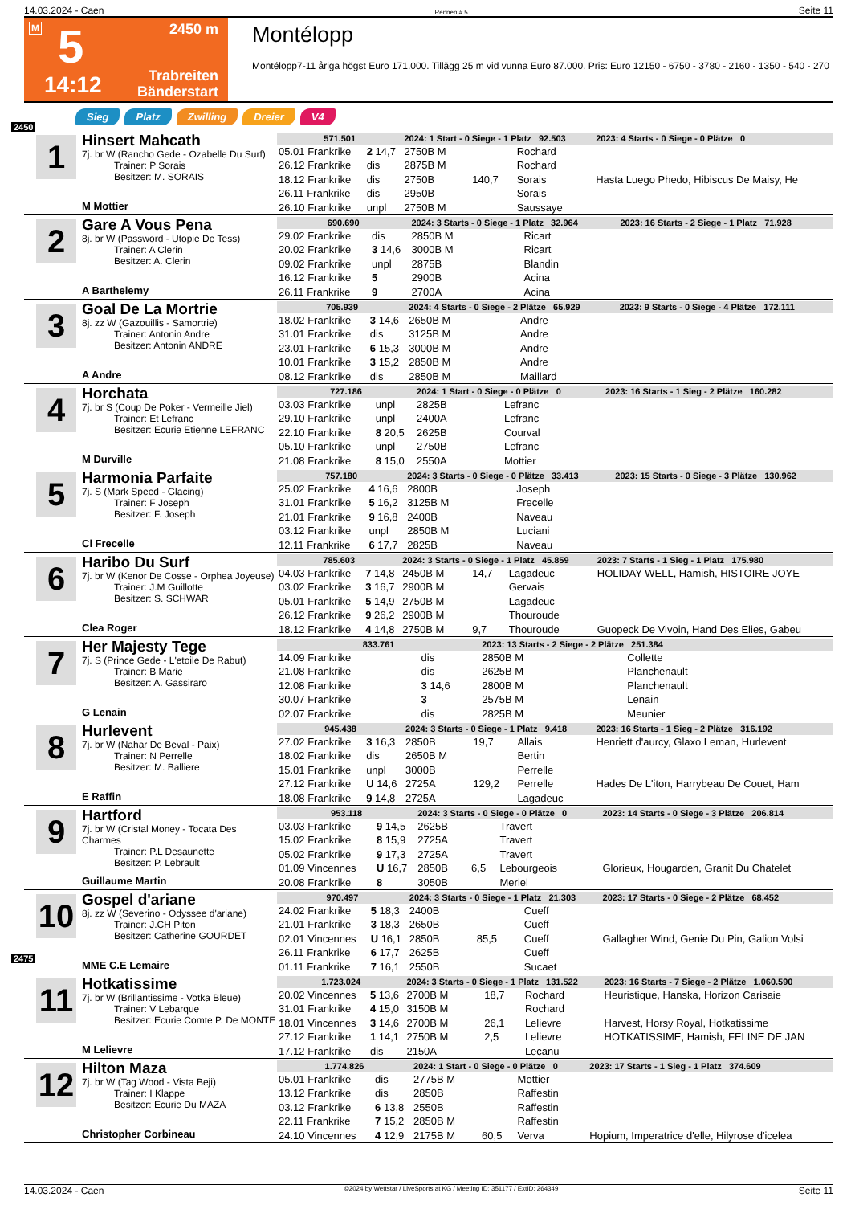14.03.2024 - Caen Rennen # 5 Seite 11
M 5 2450 m
14:12 Trabreiten
Bänderstart
Montélopp
Montélopp7-11 åriga högst Euro 171.000. Tillägg 25 m vid vunna Euro 87.000. Pris: Euro 12150 - 6750 - 3780 - 2160 - 1350 - 540 - 270
Sieg Platz Zwilling Dreier V4
2450
1
Hinsert Mahcath
7j. br W (Rancho Gede - Ozabelle Du Surf)
Trainer: P Sorais
Besitzer: M. SORAIS
M Mottier
| 571.501 | | 2024: 1 Start - 0 Siege - 1 Platz 92.503 | | | | 2023: 4 Starts - 0 Siege - 0 Plätze 0 |
| 05.01 Frankrike | 2 14,7 | 2750B M | | Rochard | | |
| 26.12 Frankrike | dis | 2875B M | | Rochard | | |
| 18.12 Frankrike | dis | 2750B | 140,7 | Sorais | | Hasta Luego Phedo, Hibiscus De Maisy, He |
| 26.11 Frankrike | dis | 2950B | | Sorais | | |
| 26.10 Frankrike | unpl | 2750B M | | Saussaye | | |
2
Gare A Vous Pena
8j. br W (Password - Utopie De Tess)
Trainer: A Clerin
Besitzer: A. Clerin
A Barthelemy
| 690.690 | | 2024: 3 Starts - 0 Siege - 1 Platz 32.964 | | | | 2023: 16 Starts - 2 Siege - 1 Platz 71.928 |
| 29.02 Frankrike | dis | 2850B M | | Ricart | | |
| 20.02 Frankrike | 3 14,6 | 3000B M | | Ricart | | |
| 09.02 Frankrike | unpl | 2875B | | Blandin | | |
| 16.12 Frankrike | 5 | 2900B | | Acina | | |
| 26.11 Frankrike | 9 | 2700A | | Acina | | |
3
Goal De La Mortrie
8j. zz W (Gazouillis - Samortrie)
Trainer: Antonin Andre
Besitzer: Antonin ANDRE
A Andre
| 705.939 | | 2024: 4 Starts - 0 Siege - 2 Plätze 65.929 | | | | 2023: 9 Starts - 0 Siege - 4 Plätze 172.111 |
| 18.02 Frankrike | 3 14,6 | 2650B M | | Andre | | |
| 31.01 Frankrike | dis | 3125B M | | Andre | | |
| 23.01 Frankrike | 6 15,3 | 3000B M | | Andre | | |
| 10.01 Frankrike | 3 15,2 | 2850B M | | Andre | | |
| 08.12 Frankrike | dis | 2850B M | | Maillard | | |
4
Horchata
7j. br S (Coup De Poker - Vermeille Jiel)
Trainer: Et Lefranc
Besitzer: Ecurie Etienne LEFRANC
M Durville
| 727.186 | | 2024: 1 Start - 0 Siege - 0 Plätze 0 | | | | 2023: 16 Starts - 1 Sieg - 2 Plätze 160.282 |
| 03.03 Frankrike | unpl | 2825B | | Lefranc | | |
| 29.10 Frankrike | unpl | 2400A | | Lefranc | | |
| 22.10 Frankrike | 8 20,5 | 2625B | | Courval | | |
| 05.10 Frankrike | unpl | 2750B | | Lefranc | | |
| 21.08 Frankrike | 8 15,0 | 2550A | | Mottier | | |
5
Harmonia Parfaite
7j. S (Mark Speed - Glacing)
Trainer: F Joseph
Besitzer: F. Joseph
Cl Frecelle
| 757.180 | | 2024: 3 Starts - 0 Siege - 0 Plätze 33.413 | | | | 2023: 15 Starts - 0 Siege - 3 Plätze 130.962 |
| 25.02 Frankrike | 4 16,6 | 2800B | | Joseph | | |
| 31.01 Frankrike | 5 16,2 | 3125B M | | Frecelle | | |
| 21.01 Frankrike | 9 16,8 | 2400B | | Naveau | | |
| 03.12 Frankrike | unpl | 2850B M | | Luciani | | |
| 12.11 Frankrike | 6 17,7 | 2825B | | Naveau | | |
6
Haribo Du Surf
7j. br W (Kenor De Cosse - Orphea Joyeuse)
Trainer: J.M Guillotte
Besitzer: S. SCHWAR
Clea Roger
| 785.603 | | 2024: 3 Starts - 0 Siege - 1 Platz 45.859 | | | | 2023: 7 Starts - 1 Sieg - 1 Platz 175.980 |
| 04.03 Frankrike | 7 14,8 | 2450B M | 14,7 | Lagadeuc | | HOLIDAY WELL, Hamish, HISTOIRE JOYE |
| 03.02 Frankrike | 3 16,7 | 2900B M | | Gervais | | |
| 05.01 Frankrike | 5 14,9 | 2750B M | | Lagadeuc | | |
| 26.12 Frankrike | 9 26,2 | 2900B M | | Thouroude | | |
| 18.12 Frankrike | 4 14,8 | 2750B M | 9,7 | Thouroude | | Guopeck De Vivoin, Hand Des Elies, Gabeu |
7
Her Majesty Tege
7j. S (Prince Gede - L'etoile De Rabut)
Trainer: B Marie
Besitzer: A. Gassiraro
G Lenain
| 833.761 | | 2023: 13 Starts - 2 Siege - 2 Plätze 251.384 | | | | |
| 14.09 Frankrike | dis | 2850B M | | Collette | | |
| 21.08 Frankrike | dis | 2625B M | | Planchenault | | |
| 12.08 Frankrike | 3 14,6 | 2800B M | | Planchenault | | |
| 30.07 Frankrike | 3 | 2575B M | | Lenain | | |
| 02.07 Frankrike | dis | 2825B M | | Meunier | | |
8
Hurlevent
7j. br W (Nahar De Beval - Paix)
Trainer: N Perrelle
Besitzer: M. Balliere
E Raffin
| 945.438 | | 2024: 3 Starts - 0 Siege - 1 Platz 9.418 | | | | 2023: 16 Starts - 1 Sieg - 2 Plätze 316.192 |
| 27.02 Frankrike | 3 16,3 | 2850B | 19,7 | Allais | | Henriett d'aurcy, Glaxo Leman, Hurlevent |
| 18.02 Frankrike | dis | 2650B M | | Bertin | | |
| 15.01 Frankrike | unpl | 3000B | | Perrelle | | |
| 27.12 Frankrike | U 14,6 | 2725A | 129,2 | Perrelle | | Hades De L'iton, Harrybeau De Couet, Ham |
| 18.08 Frankrike | 9 14,8 | 2725A | | Lagadeuc | | |
9
Hartford
7j. br W (Cristal Money - Tocata Des Charmes
Trainer: P.L Desaunette
Besitzer: P. Lebrault
Guillaume Martin
| 953.118 | | 2024: 3 Starts - 0 Siege - 0 Plätze 0 | | | | 2023: 14 Starts - 0 Siege - 3 Plätze 206.814 |
| 03.03 Frankrike | 9 14,5 | 2625B | | Travert | | |
| 15.02 Frankrike | 8 15,9 | 2725A | | Travert | | |
| 05.02 Frankrike | 9 17,3 | 2725A | | Travert | | |
| 01.09 Vincennes | U 16,7 | 2850B | 6,5 | Lebourgeois | | Glorieux, Hougarden, Granit Du Chatelet |
| 20.08 Frankrike | 8 | 3050B | | Meriel | | |
10
Gospel d'ariane
8j. zz W (Severino - Odyssee d'ariane)
Trainer: J.CH Piton
Besitzer: Catherine GOURDET
MME C.E Lemaire
| 970.497 | | 2024: 3 Starts - 0 Siege - 1 Platz 21.303 | | | | 2023: 17 Starts - 0 Siege - 2 Plätze 68.452 |
| 24.02 Frankrike | 5 18,3 | 2400B | | Cueff | | |
| 21.01 Frankrike | 3 18,3 | 2650B | | Cueff | | |
| 02.01 Vincennes | U 16,1 | 2850B | 85,5 | Cueff | | Gallagher Wind, Genie Du Pin, Galion Volsi |
| 26.11 Frankrike | 6 17,7 | 2625B | | Cueff | | |
| 01.11 Frankrike | 7 16,1 | 2550B | | Sucaet | | |
2475
11
Hotkatissime
7j. br W (Brillantissime - Votka Bleue)
Trainer: V Lebarque
Besitzer: Ecurie Comte P. De MONTE
M Lelievre
| 1.723.024 | | 2024: 3 Starts - 0 Siege - 1 Platz 131.522 | | | | 2023: 16 Starts - 7 Siege - 2 Plätze 1.060.590 |
| 20.02 Vincennes | 5 13,6 | 2700B M | 18,7 | Rochard | | Heuristique, Hanska, Horizon Carisaie |
| 31.01 Frankrike | 4 15,0 | 3150B M | | Rochard | | |
| 18.01 Vincennes | 3 14,6 | 2700B M | 26,1 | Lelievre | | Harvest, Horsy Royal, Hotkatissime |
| 27.12 Frankrike | 1 14,1 | 2750B M | 2,5 | Lelievre | | HOTKATISSIME, Hamish, FELINE DE JAN |
| 17.12 Frankrike | dis | 2150A | | Lecanu | | |
12
Hilton Maza
7j. br W (Tag Wood - Vista Beji)
Trainer: I Klappe
Besitzer: Ecurie Du MAZA
Christopher Corbineau
| 1.774.826 | | 2024: 1 Start - 0 Siege - 0 Plätze 0 | | | | 2023: 17 Starts - 1 Sieg - 1 Platz 374.609 |
| 05.01 Frankrike | dis | 2775B M | | Mottier | | |
| 13.12 Frankrike | dis | 2850B | | Raffestin | | |
| 03.12 Frankrike | 6 13,8 | 2550B | | Raffestin | | |
| 22.11 Frankrike | 7 15,2 | 2850B M | | Raffestin | | |
| 24.10 Vincennes | 4 12,9 | 2175B M | 60,5 | Verva | | Hopium, Imperatrice d'elle, Hilyrose d'icelea |
14.03.2024 - Caen ©2024 by Wettstar / LiveSports.at KG / Meeting ID: 351177 / ExtID: 264349 Seite 11